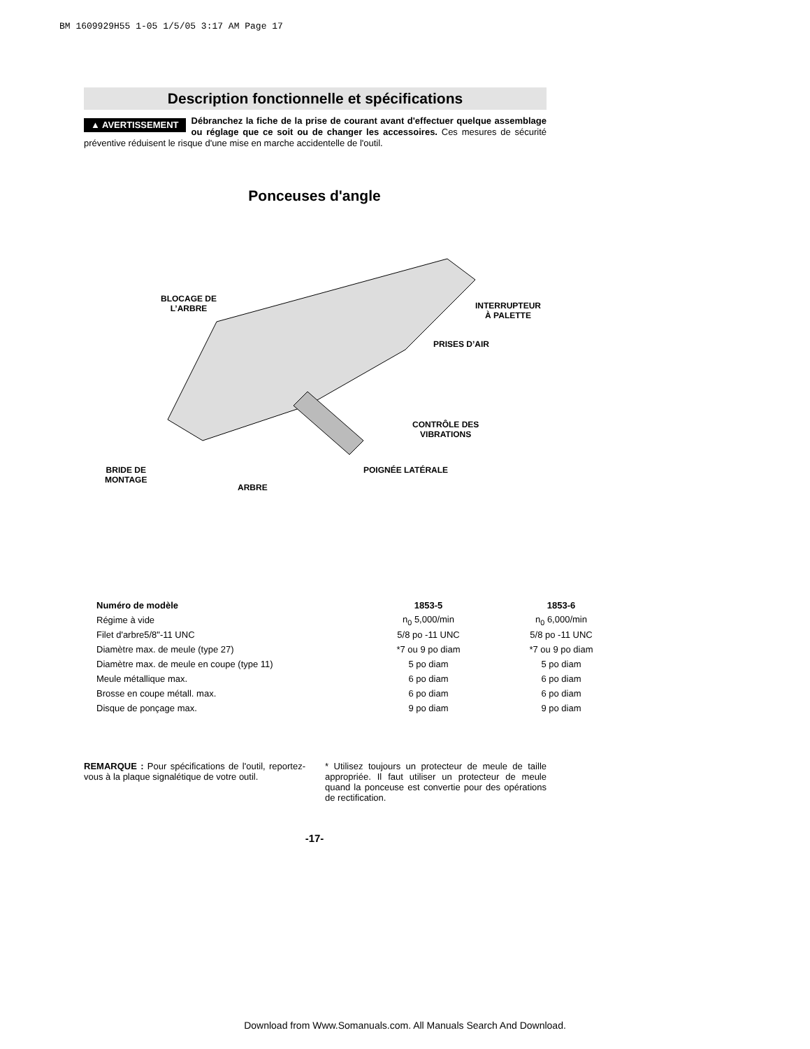BM 1609929H55 1-05 1/5/05 3:17 AM Page 17
Description fonctionnelle et spécifications
▲ AVERTISSEMENT Débranchez la fiche de la prise de courant avant d'effectuer quelque assemblage ou réglage que ce soit ou de changer les accessoires. Ces mesures de sécurité préventive réduisent le risque d'une mise en marche accidentelle de l'outil.
Ponceuses d'angle
BLOCAGE DE
L’ARBRE
INTERRUPTEUR
À PALETTE
PRISES D’AIR
CONTRÔLE DES
VIBRATIONS
BRIDE DE
MONTAGE
POIGNÉE LATÉRALE
ARBRE
| Numéro de modèle | 1853-5 | 1853-6 |
| --- | --- | --- |
| Régime à vide | n<sub>0</sub> 5,000/min | n<sub>0</sub> 6,000/min |
| Filet d'arbre5/8"-11 UNC | 5/8 po -11 UNC | 5/8 po -11 UNC |
| Diamètre max. de meule (type 27) | *7 ou 9 po diam | *7 ou 9 po diam |
| Diamètre max. de meule en coupe (type 11) | 5 po diam | 5 po diam |
| Meule métallique max. | 6 po diam | 6 po diam |
| Brosse en coupe métall. max. | 6 po diam | 6 po diam |
| Disque de ponçage max. | 9 po diam | 9 po diam |
REMARQUE : Pour spécifications de l'outil, reportez-vous à la plaque signalétique de votre outil.
* Utilisez toujours un protecteur de meule de taille appropriée. Il faut utiliser un protecteur de meule quand la ponceuse est convertie pour des opérations de rectification.
-17-
Download from Www.Somanuals.com. All Manuals Search And Download.